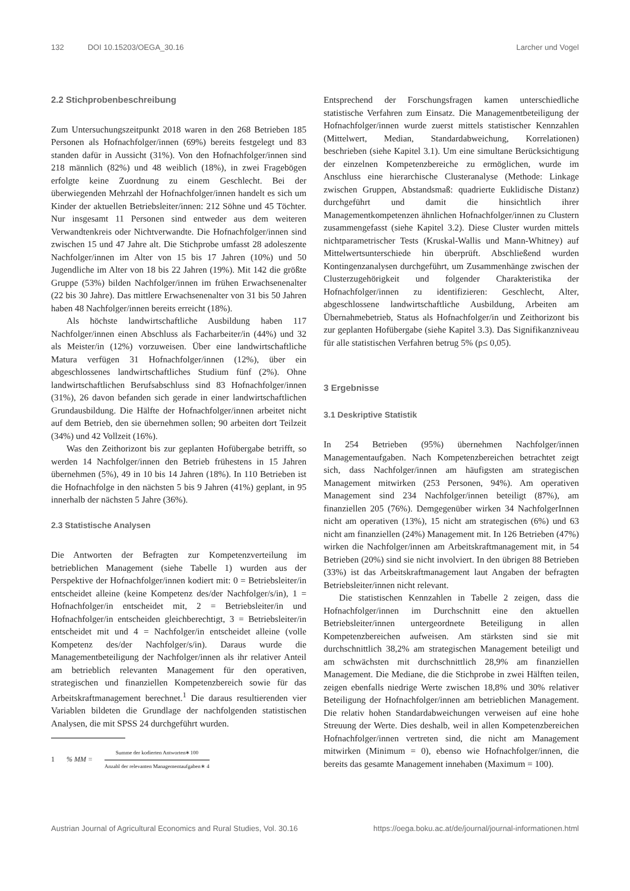132 DOI 10.15203/OEGA_30.16 Larcher und Vogel
2.2 Stichprobenbeschreibung
Zum Untersuchungszeitpunkt 2018 waren in den 268 Betrieben 185 Personen als Hofnachfolger/innen (69%) bereits festgelegt und 83 standen dafür in Aussicht (31%). Von den Hofnachfolger/innen sind 218 männlich (82%) und 48 weiblich (18%), in zwei Fragebögen erfolgte keine Zuordnung zu einem Geschlecht. Bei der überwiegenden Mehrzahl der Hofnachfolger/innen handelt es sich um Kinder der aktuellen Betriebsleiter/innen: 212 Söhne und 45 Töchter. Nur insgesamt 11 Personen sind entweder aus dem weiteren Verwandtenkreis oder Nichtverwandte. Die Hofnachfolger/innen sind zwischen 15 und 47 Jahre alt. Die Stichprobe umfasst 28 adoleszente Nachfolger/innen im Alter von 15 bis 17 Jahren (10%) und 50 Jugendliche im Alter von 18 bis 22 Jahren (19%). Mit 142 die größte Gruppe (53%) bilden Nachfolger/innen im frühen Erwachsenenalter (22 bis 30 Jahre). Das mittlere Erwachsenenalter von 31 bis 50 Jahren haben 48 Nachfolger/innen bereits erreicht (18%).
Als höchste landwirtschaftliche Ausbildung haben 117 Nachfolger/innen einen Abschluss als Facharbeiter/in (44%) und 32 als Meister/in (12%) vorzuweisen. Über eine landwirtschaftliche Matura verfügen 31 Hofnachfolger/innen (12%), über ein abgeschlossenes landwirtschaftliches Studium fünf (2%). Ohne landwirtschaftlichen Berufsabschluss sind 83 Hofnachfolger/innen (31%), 26 davon befanden sich gerade in einer landwirtschaftlichen Grundausbildung. Die Hälfte der Hofnachfolger/innen arbeitet nicht auf dem Betrieb, den sie übernehmen sollen; 90 arbeiten dort Teilzeit (34%) und 42 Vollzeit (16%).
Was den Zeithorizont bis zur geplanten Hofübergabe betrifft, so werden 14 Nachfolger/innen den Betrieb frühestens in 15 Jahren übernehmen (5%), 49 in 10 bis 14 Jahren (18%). In 110 Betrieben ist die Hofnachfolge in den nächsten 5 bis 9 Jahren (41%) geplant, in 95 innerhalb der nächsten 5 Jahre (36%).
2.3 Statistische Analysen
Die Antworten der Befragten zur Kompetenzverteilung im betrieblichen Management (siehe Tabelle 1) wurden aus der Perspektive der Hofnachfolger/innen kodiert mit: 0 = Betriebsleiter/in entscheidet alleine (keine Kompetenz des/der Nachfolger/s/in), 1 = Hofnachfolger/in entscheidet mit, 2 = Betriebsleiter/in und Hofnachfolger/in entscheiden gleichberechtigt, 3 = Betriebsleiter/in entscheidet mit und 4 = Nachfolger/in entscheidet alleine (volle Kompetenz des/der Nachfolger/s/in). Daraus wurde die Managementbeteiligung der Nachfolger/innen als ihr relativer Anteil am betrieblich relevanten Management für den operativen, strategischen und finanziellen Kompetenzbereich sowie für das Arbeitskraftmanagement berechnet.<sup>1</sup> Die daraus resultierenden vier Variablen bildeten die Grundlage der nachfolgenden statistischen Analysen, die mit SPSS 24 durchgeführt wurden.
1% MM = Summe der kodierten Antworten∗100 Anzahl der relevanten Managementaufgaben∗ 4
Entsprechend der Forschungsfragen kamen unterschiedliche statistische Verfahren zum Einsatz. Die Managementbeteiligung der Hofnachfolger/innen wurde zuerst mittels statistischer Kennzahlen (Mittelwert, Median, Standardabweichung, Korrelationen) beschrieben (siehe Kapitel 3.1). Um eine simultane Berücksichtigung der einzelnen Kompetenzbereiche zu ermöglichen, wurde im Anschluss eine hierarchische Clusteranalyse (Methode: Linkage zwischen Gruppen, Abstandsmaß: quadrierte Euklidische Distanz) durchgeführt und damit die hinsichtlich ihrer Managementkompetenzen ähnlichen Hofnachfolger/innen zu Clustern zusammengefasst (siehe Kapitel 3.2). Diese Cluster wurden mittels nichtparametrischer Tests (Kruskal-Wallis und Mann-Whitney) auf Mittelwertsunterschiede hin überprüft. Abschließend wurden Kontingenzanalysen durchgeführt, um Zusammenhänge zwischen der Clusterzugehörigkeit und folgender Charakteristika der Hofnachfolger/innen zu identifizieren: Geschlecht, Alter, abgeschlossene landwirtschaftliche Ausbildung, Arbeiten am Übernahmebetrieb, Status als Hofnachfolger/in und Zeithorizont bis zur geplanten Hofübergabe (siehe Kapitel 3.3). Das Signifikanzniveau für alle statistischen Verfahren betrug 5% (p≤ 0,05).
3 Ergebnisse
3.1 Deskriptive Statistik
In 254 Betrieben (95%) übernehmen Nachfolger/innen Managementaufgaben. Nach Kompetenzbereichen betrachtet zeigt sich, dass Nachfolger/innen am häufigsten am strategischen Management mitwirken (253 Personen, 94%). Am operativen Management sind 234 Nachfolger/innen beteiligt (87%), am finanziellen 205 (76%). Demgegenüber wirken 34 NachfolgerInnen nicht am operativen (13%), 15 nicht am strategischen (6%) und 63 nicht am finanziellen (24%) Management mit. In 126 Betrieben (47%) wirken die Nachfolger/innen am Arbeitskraftmanagement mit, in 54 Betrieben (20%) sind sie nicht involviert. In den übrigen 88 Betrieben (33%) ist das Arbeitskraftmanagement laut Angaben der befragten Betriebsleiter/innen nicht relevant.
Die statistischen Kennzahlen in Tabelle 2 zeigen, dass die Hofnachfolger/innen im Durchschnitt eine den aktuellen Betriebsleiter/innen untergeordnete Beteiligung in allen Kompetenzbereichen aufweisen. Am stärksten sind sie mit durchschnittlich 38,2% am strategischen Management beteiligt und am schwächsten mit durchschnittlich 28,9% am finanziellen Management. Die Mediane, die die Stichprobe in zwei Hälften teilen, zeigen ebenfalls niedrige Werte zwischen 18,8% und 30% relativer Beteiligung der Hofnachfolger/innen am betrieblichen Management. Die relativ hohen Standardabweichungen verweisen auf eine hohe Streuung der Werte. Dies deshalb, weil in allen Kompetenzbereichen Hofnachfolger/innen vertreten sind, die nicht am Management mitwirken (Minimum = 0), ebenso wie Hofnachfolger/innen, die bereits das gesamte Management innehaben (Maximum = 100).
Austrian Journal of Agricultural Economics and Rural Studies, Vol. 30.16 https://oega.boku.ac.at/de/journal/journal-informationen.html